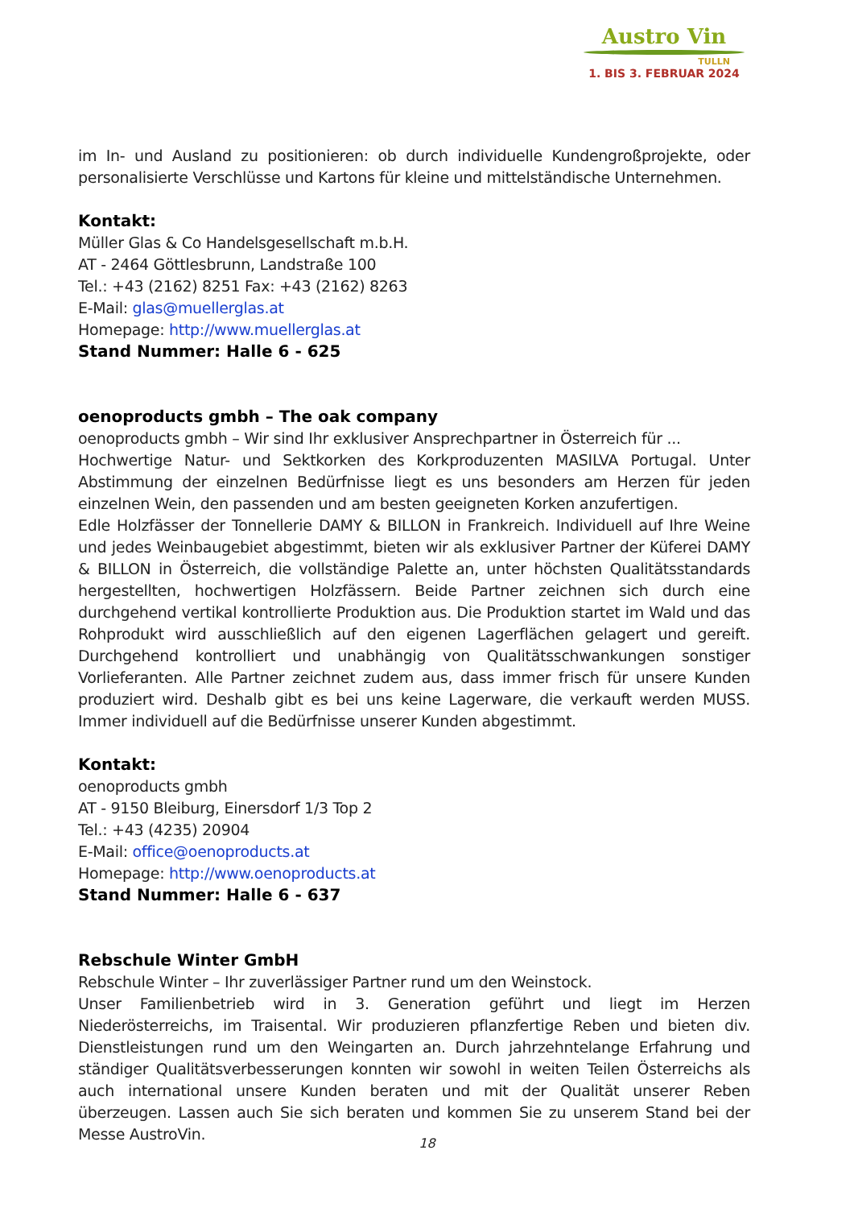Austro Vin
TULLN
1. BIS 3. FEBRUAR 2024
im In- und Ausland zu positionieren: ob durch individuelle Kundengroßprojekte, oder personalisierte Verschlüsse und Kartons für kleine und mittelständische Unternehmen.
Kontakt:
Müller Glas & Co Handelsgesellschaft m.b.H.
AT - 2464 Göttlesbrunn, Landstraße 100
Tel.: +43 (2162) 8251 Fax: +43 (2162) 8263
E-Mail: glas@muellerglas.at
Homepage: http://www.muellerglas.at
Stand Nummer: Halle 6 - 625
oenoproducts gmbh – The oak company
oenoproducts gmbh – Wir sind Ihr exklusiver Ansprechpartner in Österreich für ...
Hochwertige Natur- und Sektkorken des Korkproduzenten MASILVA Portugal. Unter Abstimmung der einzelnen Bedürfnisse liegt es uns besonders am Herzen für jeden einzelnen Wein, den passenden und am besten geeigneten Korken anzufertigen.
Edle Holzfässer der Tonnellerie DAMY & BILLON in Frankreich. Individuell auf Ihre Weine und jedes Weinbaugebiet abgestimmt, bieten wir als exklusiver Partner der Küferei DAMY & BILLON in Österreich, die vollständige Palette an, unter höchsten Qualitätsstandards hergestellten, hochwertigen Holzfässern. Beide Partner zeichnen sich durch eine durchgehend vertikal kontrollierte Produktion aus. Die Produktion startet im Wald und das Rohprodukt wird ausschließlich auf den eigenen Lagerflächen gelagert und gereift. Durchgehend kontrolliert und unabhängig von Qualitätsschwankungen sonstiger Vorlieferanten. Alle Partner zeichnet zudem aus, dass immer frisch für unsere Kunden produziert wird. Deshalb gibt es bei uns keine Lagerware, die verkauft werden MUSS. Immer individuell auf die Bedürfnisse unserer Kunden abgestimmt.
Kontakt:
oenoproducts gmbh
AT - 9150 Bleiburg, Einersdorf 1/3 Top 2
Tel.: +43 (4235) 20904
E-Mail: office@oenoproducts.at
Homepage: http://www.oenoproducts.at
Stand Nummer: Halle 6 - 637
Rebschule Winter GmbH
Rebschule Winter – Ihr zuverlässiger Partner rund um den Weinstock.
Unser Familienbetrieb wird in 3. Generation geführt und liegt im Herzen Niederösterreichs, im Traisental. Wir produzieren pflanzfertige Reben und bieten div. Dienstleistungen rund um den Weingarten an. Durch jahrzehntelange Erfahrung und ständiger Qualitätsverbesserungen konnten wir sowohl in weiten Teilen Österreichs als auch international unsere Kunden beraten und mit der Qualität unserer Reben überzeugen. Lassen auch Sie sich beraten und kommen Sie zu unserem Stand bei der Messe AustroVin.
18